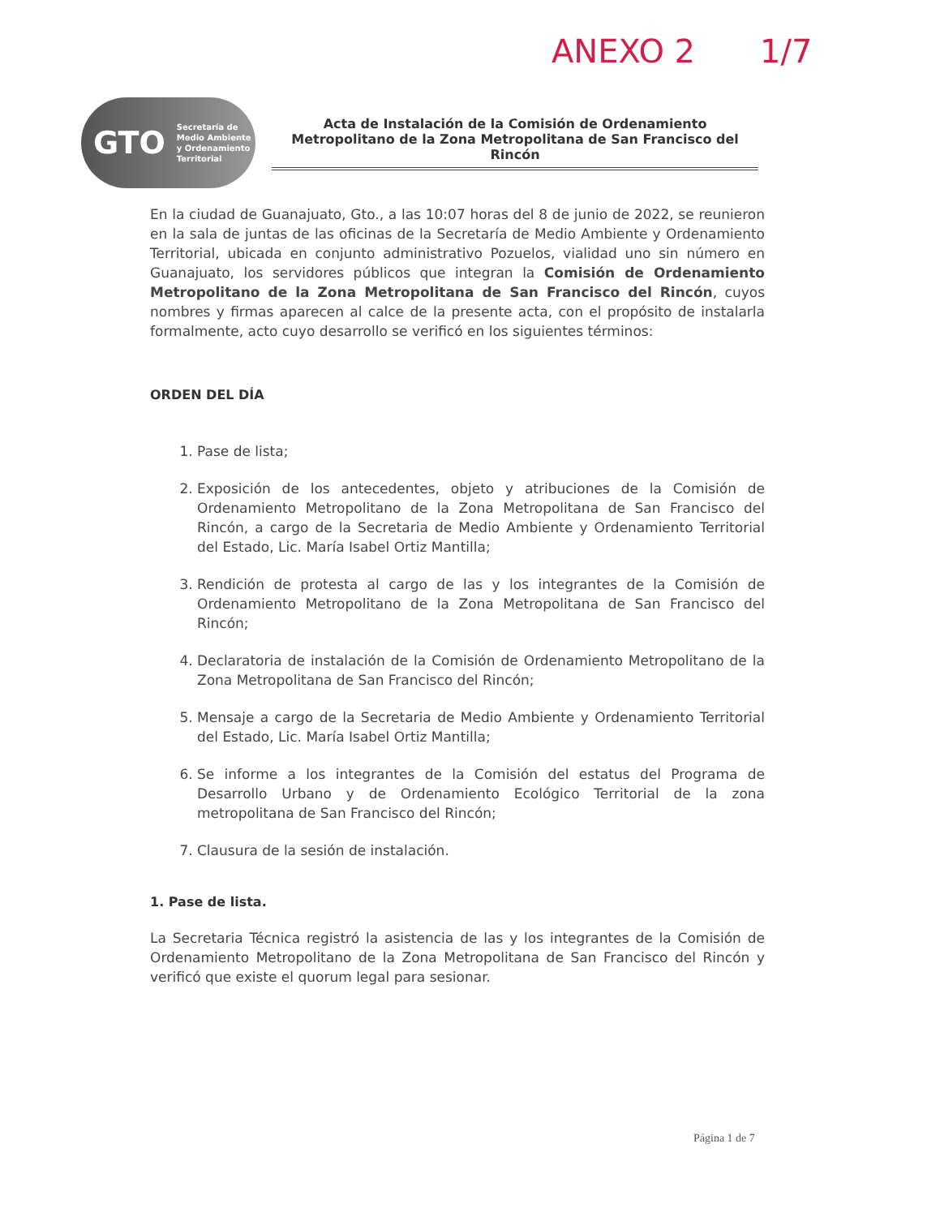ANEXO 2 1/7
GTO Secretaría de
Medio Ambiente
y Ordenamiento
Territorial
Acta de Instalación de la Comisión de Ordenamiento Metropolitano de la Zona Metropolitana de San Francisco del Rincón
En la ciudad de Guanajuato, Gto., a las 10:07 horas del 8 de junio de 2022, se reunieron en la sala de juntas de las oficinas de la Secretaría de Medio Ambiente y Ordenamiento Territorial, ubicada en conjunto administrativo Pozuelos, vialidad uno sin número en Guanajuato, los servidores públicos que integran la Comisión de Ordenamiento Metropolitano de la Zona Metropolitana de San Francisco del Rincón, cuyos nombres y firmas aparecen al calce de la presente acta, con el propósito de instalarla formalmente, acto cuyo desarrollo se verificó en los siguientes términos:
ORDEN DEL DÍA
1. Pase de lista;
2. Exposición de los antecedentes, objeto y atribuciones de la Comisión de Ordenamiento Metropolitano de la Zona Metropolitana de San Francisco del Rincón, a cargo de la Secretaria de Medio Ambiente y Ordenamiento Territorial del Estado, Lic. María Isabel Ortiz Mantilla;
3. Rendición de protesta al cargo de las y los integrantes de la Comisión de Ordenamiento Metropolitano de la Zona Metropolitana de San Francisco del Rincón;
4. Declaratoria de instalación de la Comisión de Ordenamiento Metropolitano de la Zona Metropolitana de San Francisco del Rincón;
5. Mensaje a cargo de la Secretaria de Medio Ambiente y Ordenamiento Territorial del Estado, Lic. María Isabel Ortiz Mantilla;
6. Se informe a los integrantes de la Comisión del estatus del Programa de Desarrollo Urbano y de Ordenamiento Ecológico Territorial de la zona metropolitana de San Francisco del Rincón;
7. Clausura de la sesión de instalación.
1. Pase de lista.
La Secretaria Técnica registró la asistencia de las y los integrantes de la Comisión de Ordenamiento Metropolitano de la Zona Metropolitana de San Francisco del Rincón y verificó que existe el quorum legal para sesionar.
Página 1 de 7